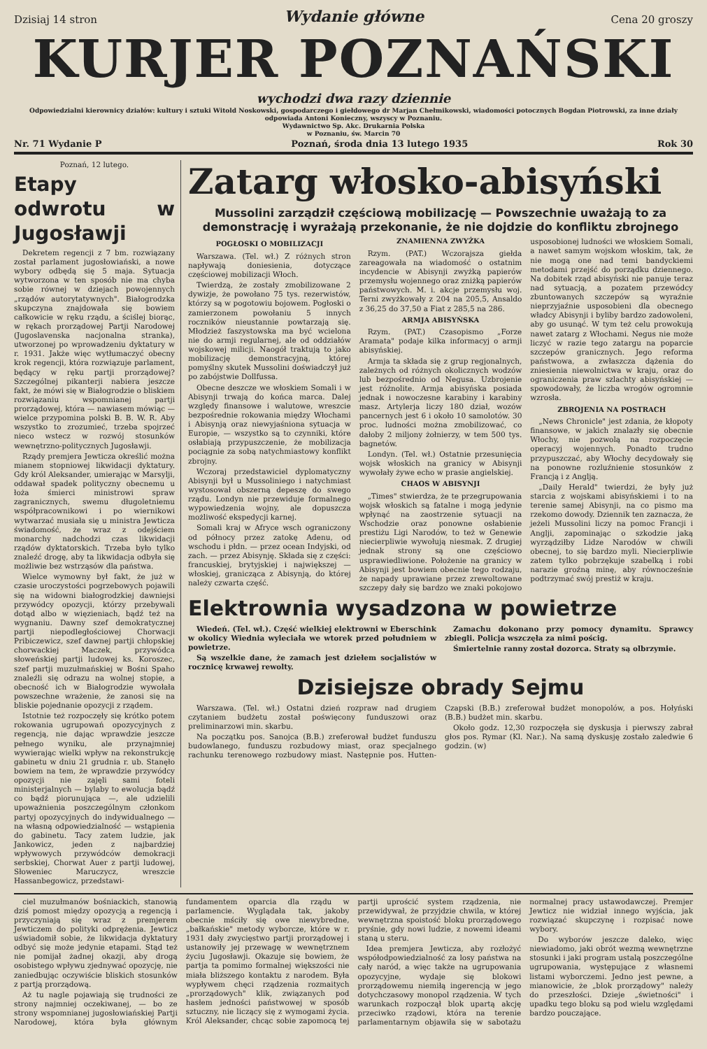Dzisiaj 14 stron Wydanie główne Cena 20 groszy
KURJER POZNAŃSKI
wychodzi dwa razy dziennie
Odpowiedzialni kierownicy działów: kultury i sztuki Witold Noskowski, gospodarczego i giełdowego dr Marjan Chełmikowski, wiadomości potocznych Bogdan Piotrowski, za inne działy odpowiada Antoni Konieczny, wszyscy w Poznaniu.
Wydawnictwo Sp. Akc. Drukarnia Polska
w Poznaniu, św. Marcin 70
Nr. 71 Wydanie P Poznań, środa dnia 13 lutego 1935 Rok 30
Poznań, 12 lutego.
Etapy odwrotu w Jugosławji
Dekretem regencji z 7 bm. rozwiązany został parlament jugosłowiański, a nowe wybory odbędą się 5 maja. Sytuacja wytworzona w ten sposób nie ma chyba sobie równej w dziejach powojennych „rządów autorytatywnych". Białogrodzka skupczyna znajdowała się bowiem całkowicie w ręku rządu, a ściślej biorąc, w rękach prorządowej Partji Narodowej (Jugoslavenska nacjonalna stranka), utworzonej po wprowadzeniu dyktatury w r. 1931. Jakże więc wytłumaczyć obecny krok regencji, która rozwiązuje parlament, będący w ręku partji prorządowej? Szczególnej pikanterji nabiera jeszcze fakt, że mówi się w Białogrodzie o bliskiem rozwiązaniu wspomnianej partji prorządowej, która — nawiasem mówiąc — wielce przypomina polski B. B. W. R. Aby wszystko to zrozumieć, trzeba spojrzeć nieco wstecz w rozwój stosunków wewnętrzno-politycznych Jugosławji.
Rządy premjera Jewticza określić można mianem stopniowej likwidacji dyktatury. Gdy król Aleksander, umierając w Marsylji, oddawał spadek polityczny obecnemu u łoża śmierci ministrowi spraw zagranicznych, swemu długoletniemu współpracownikowi i po wiernikowi wytwarzać musiała się u ministra Jewticza świadomość, że wraz z odejściem monarchy nadchodzi czas likwidacji rządów dyktatorskich. Trzeba było tylko znaleźć drogę, aby ta likwidacja odbyła się możliwie bez wstrząsów dla państwa.
Wielce wymowny był fakt, że już w czasie uroczystości pogrzebowych pojawili się na widowni białogrodzkiej dawniejsi przywódcy opozycji, którzy przebywali dotąd albo w więzieniach, bądź też na wygnaniu. Dawny szef demokratycznej partji niepodległościowej Chorwacji Pribiczewicz, szef dawnej partji chłopskiej chorwackiej Maczek, przywódca słoweńskiej partji ludowej ks. Koroszec, szef partji muzułmańskiej w Bośni Spaho znaleźli się odrazu na wolnej stopie, a obecność ich w Białogrodzie wywołała powszechne wrażenie, że zanosi się na bliskie pojednanie opozycji z rządem.
Istotnie też rozpoczęły się krótko potem rokowania ugrupowań opozycyjnych z regencją, nie dając wprawdzie jeszcze pełnego wyniku, ale przynajmniej wywierając wielki wpływ na rekonstrukcję gabinetu w dniu 21 grudnia r. ub. Stanęło bowiem na tem, że wprawdzie przywódcy opozycji nie zajęli sami foteli ministerjalnych — bylaby to ewolucja bądź co bądź piorunująca —, ale udzielili upoważnienia poszczególnym członkom partyj opozycyjnych do indywidualnego — na własną odpowiedzialność — wstąpienia do gabinetu. Tacy zatem ludzie, jak Jankowicz, jeden z najbardziej wpływowych przywódców demokracji serbskiej, Chorwat Auer z partji ludowej, Słoweniec Maruczycz, wreszcie Hassanbegowicz, przedstawi-
Zatarg włosko-abisyński
Mussolini zarządził częściową mobilizację — Powszechnie uważają to za demonstrację i wyrażają przekonanie, że nie dojdzie do konfliktu zbrojnego
POGŁOSKI O MOBILIZACJI
Warszawa. (Tel. wł.) Z różnych stron napływają doniesienia, dotyczące częściowej mobilizacji Włoch.
Twierdzą, że zostały zmobilizowane 2 dywizje, że powołano 75 tys. rezerwistów, którzy są w pogotowiu bojowem. Pogłoski o zamierzonem powołaniu 5 innych roczników nieustannie powtarzają się. Młodzież faszystowska ma być wcielona nie do armji regularnej, ale od oddziałów wojskowej milicji. Naogół traktują to jako mobilizację demonstracyjną, której pomyślny skutek Mussolini doświadczył już po zabójstwie Dollfussa.
Obecne deszcze we włoskiem Somali i w Abisynji trwają do końca marca. Dalej względy finansowe i walutowe, wreszcie bezpośrednie rokowania między Włochami i Abisynją oraz niewyjaśniona sytuacja w Europie, — wszystko są to czynniki, które osłabiają przypuszczenie, że mobilizacja pociągnie za sobą natychmiastowy konflikt zbrojny.
Wczoraj przedstawiciel dyplomatyczny Abisynji był u Mussoliniego i natychmiast wystosował obszerną depeszę do swego rządu. Londyn nie przewiduje formalnego wypowiedzenia wojny, ale dopuszcza możliwość ekspedycji karnej.
Somali kraj w Afryce wsch ograniczony od północy przez zatokę Adenu, od wschodu i płdn. — przez ocean Indyjski, od zach. — przez Abisynję. Składa się z części: francuskiej, brytyjskiej i największej — włoskiej, granicząca z Abisynją, do której należy czwarta część.
ZNAMIENNA ZWYŻKA
Rzym. (PAT.) Wczorajsza giełda zareagowała na wiadomość o ostatnim incydencie w Abisynji zwyżką papierów przemysłu wojennego oraz zniżką papierów państwowych. M. i. akcje przemysłu woj. Terni zwyżkowały z 204 na 205,5, Ansaldo z 36,25 do 37,50 a Fiat z 285,5 na 286.
ARMJA ABISYŃSKA
Rzym. (PAT.) Czasopismo „Forze Aramata" podaje kilka informacyj o armji abisyńskiej.
Armja ta składa się z grup regjonalnych, zależnych od różnych okolicznych wodzów lub bezpośrednio od Negusa. Uzbrojenie jest różnolite. Armja abisyńska posiada jednak i nowoczesne karabiny i karabiny masz. Artylerja liczy 180 dział, wozów pancernych jest 6 i około 10 samolotów. 30 proc. ludności można zmobilizować, co dałoby 2 miljony żołnierzy, w tem 500 tys. bagnetów.
Londyn. (Tel. wł.) Ostatnie przesunięcia wojsk włoskich na granicy w Abisynji wywołały żywe echo w prasie angielskiej.
CHAOS W ABISYNJI
„Times" stwierdza, że te przegrupowania wojsk włoskich są fatalne i mogą jedynie wpłynąć na zaostrzenie sytuacji na Wschodzie oraz ponowne osłabienie prestiżu Ligi Narodów, to też w Genewie niecierpliwie wywołują niesmak. Z drugiej jednak strony są one częściowo usprawiedliwione. Położenie na granicy w Abisynji jest bowiem obecnie tego rodzaju, że napady uprawiane przez zrewoltowane szczepy dały się bardzo we znaki pokojowo usposobionej ludności we włoskiem Somali, a nawet samym wojskom włoskim, tak, że nie mogą one nad temi bandyckiemi metodami przejść do porządku dziennego. Na dobitek rząd abisyński nie panuje teraz nad sytuacją, a pozatem przewódcy zbuntowanych szczepów są wyraźnie nieprzyjaźnie usposobieni dla obecnego władcy Abisynji i byliby bardzo zadowoleni, aby go usunąć. W tym też celu prowokują nawet zatarg z Włochami. Negus nie może liczyć w razie tego zatargu na poparcie szczepów granicznych. Jego reforma państwowa, a zwłaszcza dążenia do zniesienia niewolnictwa w kraju, oraz do ograniczenia praw szlachty abisyńskiej — spowodowały, że liczba wrogów ogromnie wzrosła.
ZBROJENIA NA POSTRACH
„News Chronicle" jest zdania, że kłopoty finansowe, w jakich znalazły się obecnie Włochy, nie pozwolą na rozpoczęcie operacyj wojennych. Ponadto trudno przypuszczać, aby Włochy decydowały się na ponowne rozluźnienie stosunków z Francją i z Anglją.
„Daily Herald" twierdzi, że były już starcia z wojskami abisyńskiemi i to na terenie samej Abisynji, na co pismo ma rzekomo dowody. Dziennik ten zaznacza, że jeżeli Mussolini liczy na pomoc Francji i Anglji, zapominając o szkodzie jaką wyrządziłby Lidze Narodów w chwili obecnej, to się bardzo myli. Niecierpliwie zatem tylko pobrzękuje szabelką i robi narazie groźną minę, aby równocześnie podtrzymać swój prestiż w kraju.
Elektrownia wysadzona w powietrze
Wiedeń. (Tel. wł.). Część wielkiej elektrowni w Eberschink w okolicy Wiednia wyleciała we wtorek przed południem w powietrze.
Są wszelkie dane, że zamach jest dziełem socjalistów w rocznicę krwawej rewolty.
Zamachu dokonano przy pomocy dynamitu. Sprawcy zbiegli. Policja wszczęła za nimi pościg.
Śmiertelnie ranny został dozorca. Straty są olbrzymie.
Dzisiejsze obrady Sejmu
Warszawa. (Tel. wł.) Ostatni dzień rozpraw nad drugiem czytaniem budżetu został poświęcony funduszowi oraz preliminarzowi min. skarbu.
Na początku pos. Sanojca (B.B.) zreferował budżet funduszu budowlanego, funduszu rozbudowy miast, oraz specjalnego rachunku terenowego rozbudowy miast. Następnie pos. Hutten-Czapski (B.B.) zreferował budżet monopolów, a pos. Hołyński (B.B.) budżet min. skarbu.
Około godz. 12,30 rozpoczęła się dyskusja i pierwszy zabrał głos pos. Rymar (Kl. Nar.). Na samą dyskusję zostało zaledwie 6 godzin. (w)
ciel muzułmanów bośniackich, stanowią dziś pomost między opozycją a regencją i przyczyniają się wraz z premjerem Jewticzem do polityki odprężenia. Jewticz uświadomił sobie, że likwidacja dyktatury odbyć się może jedynie etapami. Stąd też nie pomijał żadnej okazji, aby drogą osobistego wpływu zjednywać opozycję, nie zaniedbując oczywiście bliskich stosunków z partją prorządową.
Aż tu nagle pojawiają się trudności ze strony najmniej oczekiwanej, — bo ze strony wspomnianej jugosłowiańskiej Partji Narodowej, która była głównym fundamentem oparcia dla rządu w parlamencie. Wyglądała tak, jakoby obecnie mściły się owe niewybredne, „bałkańskie" metody wyborcze, które w r. 1931 dały zwycięstwo partji prorządowej i ustanowiły jej przewagę w wewnętrznem życiu Jugosławji. Okazuje się bowiem, że partja ta pomimo formalnej większości nie miała bliższego kontaktu z narodem. Była wypływem chęci rządzenia rozmaitych „prorządowych" klik, związanych pod hasłem jedności państwowej w sposób sztuczny, nie liczący się z wymogami życia. Król Aleksander, chcąc sobie zapomocą tej partji uprościć system rządzenia, nie przewidywał, że przyjdzie chwila, w której wewnętrzna spoistość bloku prorządowego pryśnie, gdy nowi ludzie, z nowemi ideami staną u steru.
Idea premjera Jewticza, aby rozłożyć współodpowiedzialność za losy państwa na cały naród, a więc także na ugrupowania opozycyjne, wydaje się blokowi prorządowemu niemiłą ingerencją w jego dotychczasowy monopol rządzenia. W tych warunkach rozpoczął blok upartą akcję przeciwko rządowi, która na terenie parlamentarnym objawiła się w sabotażu normalnej pracy ustawodawczej. Premjer Jewticz nie widział innego wyjścia, jak rozwiązać skupczynę i rozpisać nowe wybory.
Do wyborów jeszcze daleko, więc niewiadomo, jaki obrót wezmą wewnętrzne stosunki i jaki program ustalą poszczególne ugrupowania, występujące z własnemi listami wyborczemi. Jedno jest pewne, a mianowicie, że „blok prorządowy" należy do przeszłości. Dzieje „świetności" i upadku tego bloku są pod wielu względami bardzo pouczające.